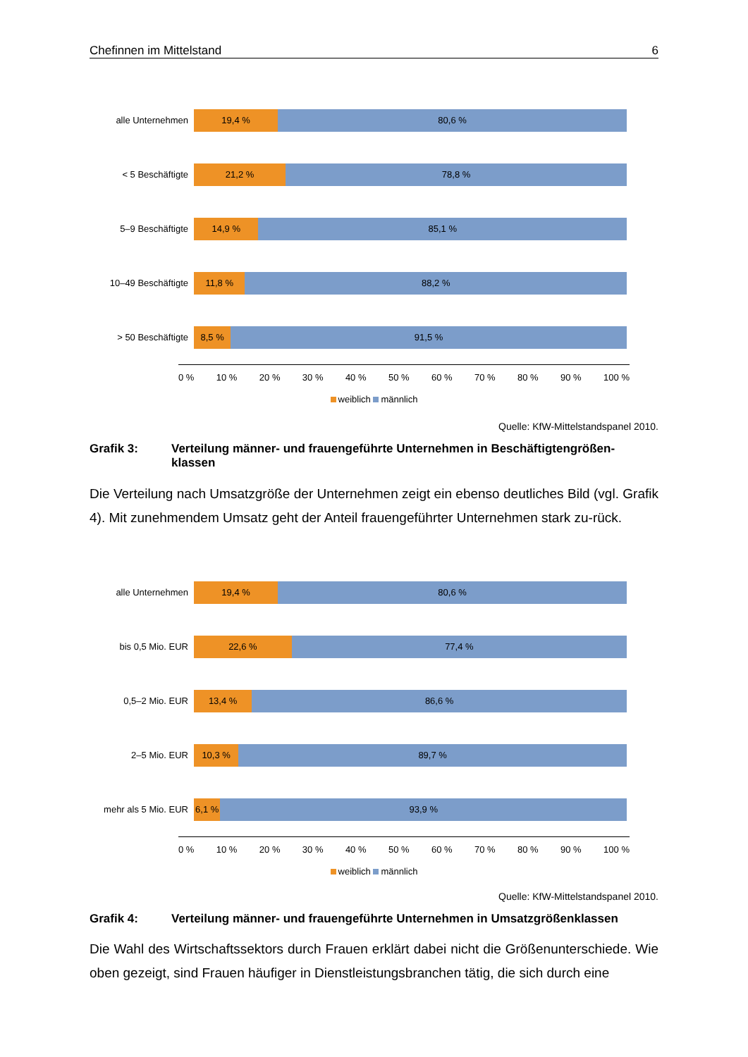Chefinnen im Mittelstand 6
alle Unternehmen
19,4 % 80,6 %
< 5 Beschäftigte
21,2 % 78,8 %
5–9 Beschäftigte
14,9 % 85,1 %
10–49 Beschäftigte
11,8 % 88,2 %
> 50 Beschäftigte
8,5 % 91,5 %
0 % 10 % 20 % 30 % 40 % 50 % 60 % 70 % 80 % 90 % 100 %
weiblich männlich
Quelle: KfW-Mittelstandspanel 2010.
Grafik 3: Verteilung männer- und frauengeführte Unternehmen in Beschäftigtengrößen-klassen
Die Verteilung nach Umsatzgröße der Unternehmen zeigt ein ebenso deutliches Bild (vgl. Grafik 4). Mit zunehmendem Umsatz geht der Anteil frauengeführter Unternehmen stark zu-rück.
alle Unternehmen
19,4 % 80,6 %
bis 0,5 Mio. EUR
22,6 % 77,4 %
0,5–2 Mio. EUR
13,4 % 86,6 %
2–5 Mio. EUR
10,3 % 89,7 %
mehr als 5 Mio. EUR
6,1 % 93,9 %
0 % 10 % 20 % 30 % 40 % 50 % 60 % 70 % 80 % 90 % 100 %
weiblich männlich
Quelle: KfW-Mittelstandspanel 2010.
Grafik 4: Verteilung männer- und frauengeführte Unternehmen in Umsatzgrößenklassen
Die Wahl des Wirtschaftssektors durch Frauen erklärt dabei nicht die Größenunterschiede. Wie oben gezeigt, sind Frauen häufiger in Dienstleistungsbranchen tätig, die sich durch eine